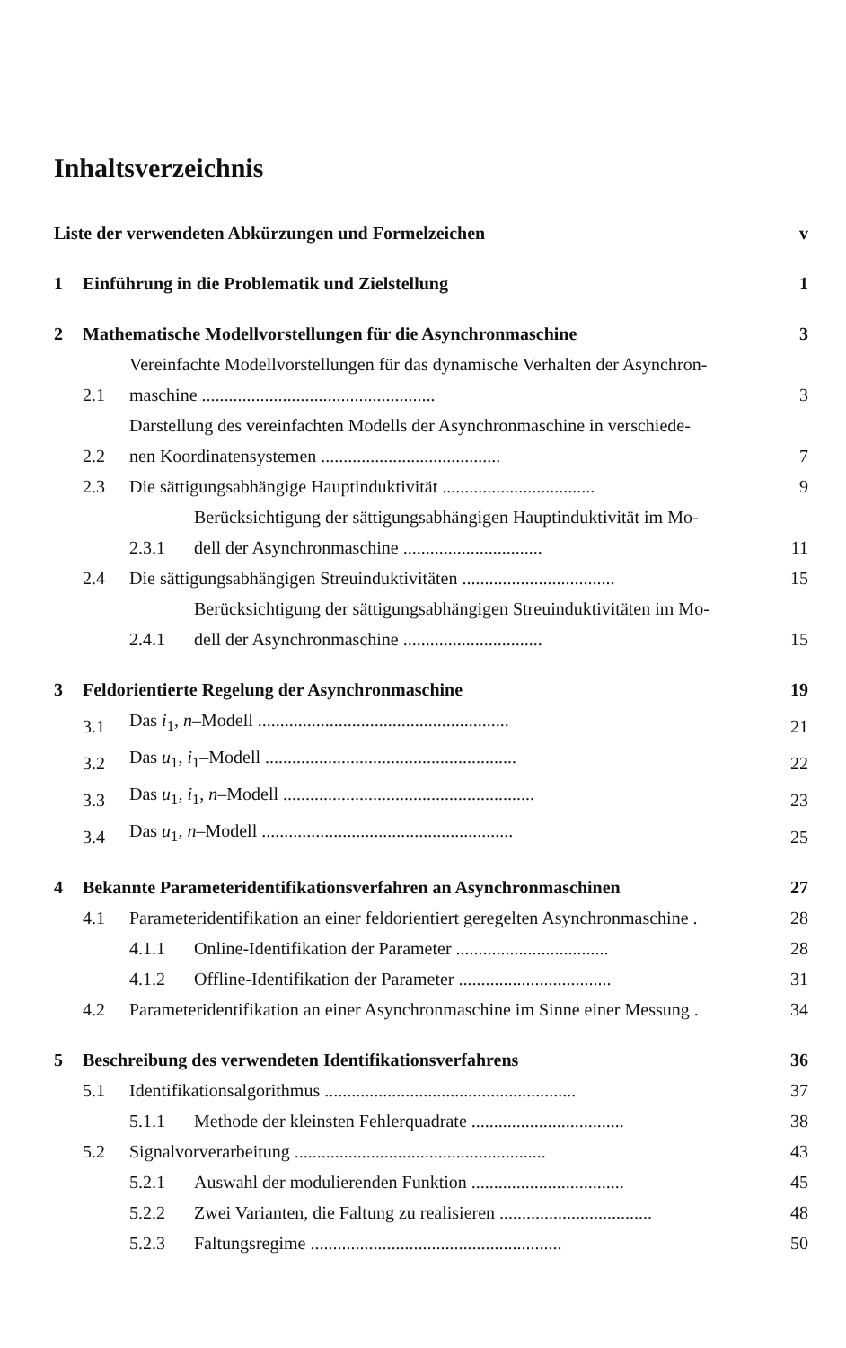Inhaltsverzeichnis
Liste der verwendeten Abkürzungen und Formelzeichen v
1 Einführung in die Problematik und Zielstellung 1
2 Mathematische Modellvorstellungen für die Asynchronmaschine 3
2.1 Vereinfachte Modellvorstellungen für das dynamische Verhalten der Asynchron-
maschine .................................................... 3
2.2 Darstellung des vereinfachten Modells der Asynchronmaschine in verschiede-
nen Koordinatensystemen ........................................ 7
2.3 Die sättigungsabhängige Hauptinduktivität .................................. 9
2.3.1 Berücksichtigung der sättigungsabhängigen Hauptinduktivität im Mo-
dell der Asynchronmaschine ............................... 11
2.4 Die sättigungsabhängigen Streuinduktivitäten .................................. 15
2.4.1 Berücksichtigung der sättigungsabhängigen Streuinduktivitäten im Mo-
dell der Asynchronmaschine ............................... 15
3 Feldorientierte Regelung der Asynchronmaschine 19
3.1 Das i<sub>1</sub>, n–Modell ........................................................ 21
3.2 Das u<sub>1</sub>, i<sub>1</sub>–Modell ........................................................ 22
3.3 Das u<sub>1</sub>, i<sub>1</sub>, n–Modell ........................................................ 23
3.4 Das u<sub>1</sub>, n–Modell ........................................................ 25
4 Bekannte Parameteridentifikationsverfahren an Asynchronmaschinen 27
4.1 Parameteridentifikation an einer feldorientiert geregelten Asynchronmaschine . 28
4.1.1 Online-Identifikation der Parameter .................................. 28
4.1.2 Offline-Identifikation der Parameter .................................. 31
4.2 Parameteridentifikation an einer Asynchronmaschine im Sinne einer Messung . 34
5 Beschreibung des verwendeten Identifikationsverfahrens 36
5.1 Identifikationsalgorithmus ........................................................ 37
5.1.1 Methode der kleinsten Fehlerquadrate .................................. 38
5.2 Signalvorverarbeitung ........................................................ 43
5.2.1 Auswahl der modulierenden Funktion .................................. 45
5.2.2 Zwei Varianten, die Faltung zu realisieren .................................. 48
5.2.3 Faltungsregime ........................................................ 50